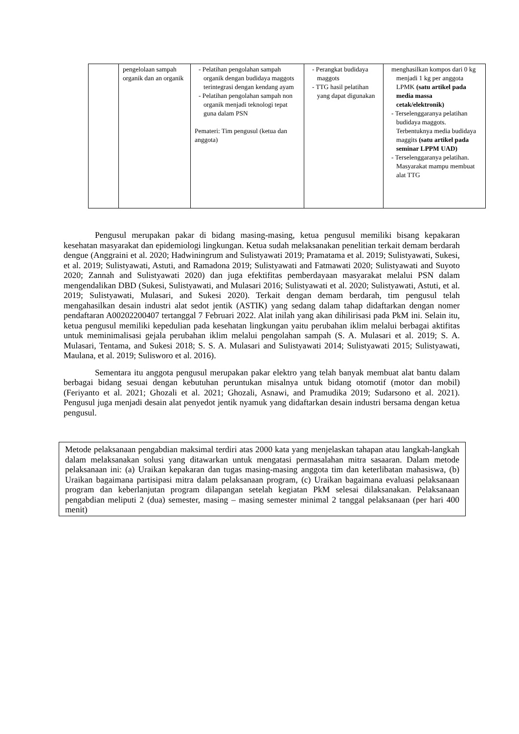| | pengelolaan sampah organik dan an organik | - Pelatihan pengolahan sampah organik dengan budidaya maggots terintegrasi dengan kendang ayam - Pelatihan pengolahan sampah non organik menjadi teknologi tepat guna dalam PSN Pemateri: Tim pengusul (ketua dan anggota) | - Perangkat budidaya maggots - TTG hasil pelatihan yang dapat digunakan | menghasilkan kompos dari 0 kg menjadi 1 kg per anggota LPMK (satu artikel pada media massa cetak/elektronik) - Terselenggaranya pelatihan budidaya maggots. Terbentuknya media budidaya maggits (satu artikel pada seminar LPPM UAD) - Terselenggaranya pelatihan. Masyarakat mampu membuat alat TTG |
Pengusul merupakan pakar di bidang masing-masing, ketua pengusul memiliki bisang kepakaran kesehatan masyarakat dan epidemiologi lingkungan. Ketua sudah melaksanakan penelitian terkait demam berdarah dengue (Anggraini et al. 2020; Hadwiningrum and Sulistyawati 2019; Pramatama et al. 2019; Sulistyawati, Sukesi, et al. 2019; Sulistyawati, Astuti, and Ramadona 2019; Sulistyawati and Fatmawati 2020; Sulistyawati and Suyoto 2020; Zannah and Sulistyawati 2020) dan juga efektifitas pemberdayaan masyarakat melalui PSN dalam mengendalikan DBD (Sukesi, Sulistyawati, and Mulasari 2016; Sulistyawati et al. 2020; Sulistyawati, Astuti, et al. 2019; Sulistyawati, Mulasari, and Sukesi 2020). Terkait dengan demam berdarah, tim pengusul telah mengahasilkan desain industri alat sedot jentik (ASTIK) yang sedang dalam tahap didaftarkan dengan nomer pendaftaran A00202200407 tertanggal 7 Februari 2022. Alat inilah yang akan dihilirisasi pada PkM ini. Selain itu, ketua pengusul memiliki kepedulian pada kesehatan lingkungan yaitu perubahan iklim melalui berbagai aktifitas untuk meminimalisasi gejala perubahan iklim melalui pengolahan sampah (S. A. Mulasari et al. 2019; S. A. Mulasari, Tentama, and Sukesi 2018; S. S. A. Mulasari and Sulistyawati 2014; Sulistyawati 2015; Sulistyawati, Maulana, et al. 2019; Sulisworo et al. 2016).
Sementara itu anggota pengusul merupakan pakar elektro yang telah banyak membuat alat bantu dalam berbagai bidang sesuai dengan kebutuhan peruntukan misalnya untuk bidang otomotif (motor dan mobil) (Feriyanto et al. 2021; Ghozali et al. 2021; Ghozali, Asnawi, and Pramudika 2019; Sudarsono et al. 2021). Pengusul juga menjadi desain alat penyedot jentik nyamuk yang didaftarkan desain industri bersama dengan ketua pengusul.
Metode pelaksanaan pengabdian maksimal terdiri atas 2000 kata yang menjelaskan tahapan atau langkah-langkah dalam melaksanakan solusi yang ditawarkan untuk mengatasi permasalahan mitra sasaaran. Dalam metode pelaksanaan ini: (a) Uraikan kepakaran dan tugas masing-masing anggota tim dan keterlibatan mahasiswa, (b) Uraikan bagaimana partisipasi mitra dalam pelaksanaan program, (c) Uraikan bagaimana evaluasi pelaksanaan program dan keberlanjutan program dilapangan setelah kegiatan PkM selesai dilaksanakan. Pelaksanaan pengabdian meliputi 2 (dua) semester, masing – masing semester minimal 2 tanggal pelaksanaan (per hari 400 menit)